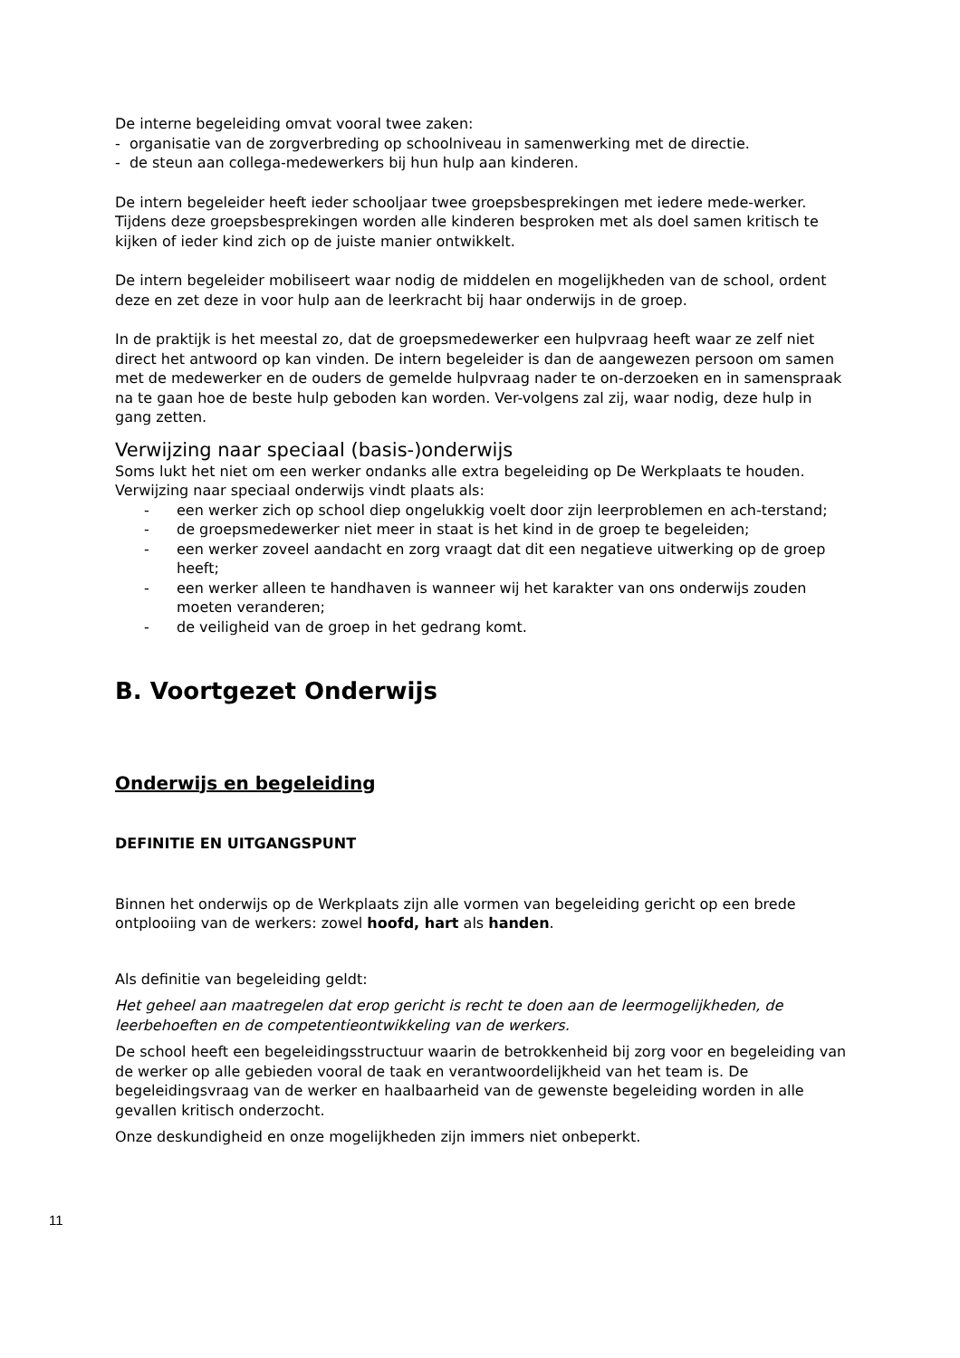De interne begeleiding omvat vooral twee zaken:
- organisatie van de zorgverbreding op schoolniveau in samenwerking met de directie.
- de steun aan collega-medewerkers bij hun hulp aan kinderen.
De intern begeleider heeft ieder schooljaar twee groepsbesprekingen met iedere mede-werker. Tijdens deze groepsbesprekingen worden alle kinderen besproken met als doel samen kritisch te kijken of ieder kind zich op de juiste manier ontwikkelt.
De intern begeleider mobiliseert waar nodig de middelen en mogelijkheden van de school, ordent deze en zet deze in voor hulp aan de leerkracht bij haar onderwijs in de groep.
In de praktijk is het meestal zo, dat de groepsmedewerker een hulpvraag heeft waar ze zelf niet direct het antwoord op kan vinden. De intern begeleider is dan de aangewezen persoon om samen met de medewerker en de ouders de gemelde hulpvraag nader te on-derzoeken en in samenspraak na te gaan hoe de beste hulp geboden kan worden. Ver-volgens zal zij, waar nodig, deze hulp in gang zetten.
Verwijzing naar speciaal (basis-)onderwijs
Soms lukt het niet om een werker ondanks alle extra begeleiding op De Werkplaats te houden. Verwijzing naar speciaal onderwijs vindt plaats als:
- een werker zich op school diep ongelukkig voelt door zijn leerproblemen en ach-terstand;
- de groepsmedewerker niet meer in staat is het kind in de groep te begeleiden;
- een werker zoveel aandacht en zorg vraagt dat dit een negatieve uitwerking op de groep heeft;
- een werker alleen te handhaven is wanneer wij het karakter van ons onderwijs zouden moeten veranderen;
- de veiligheid van de groep in het gedrang komt.
B. Voortgezet Onderwijs
Onderwijs en begeleiding
DEFINITIE EN UITGANGSPUNT
Binnen het onderwijs op de Werkplaats zijn alle vormen van begeleiding gericht op een brede ontplooiing van de werkers: zowel hoofd, hart als handen.
Als definitie van begeleiding geldt:
Het geheel aan maatregelen dat erop gericht is recht te doen aan de leermogelijkheden, de leerbehoeften en de competentieontwikkeling van de werkers.
De school heeft een begeleidingsstructuur waarin de betrokkenheid bij zorg voor en begeleiding van de werker op alle gebieden vooral de taak en verantwoordelijkheid van het team is. De begeleidingsvraag van de werker en haalbaarheid van de gewenste begeleiding worden in alle gevallen kritisch onderzocht.
Onze deskundigheid en onze mogelijkheden zijn immers niet onbeperkt.
11